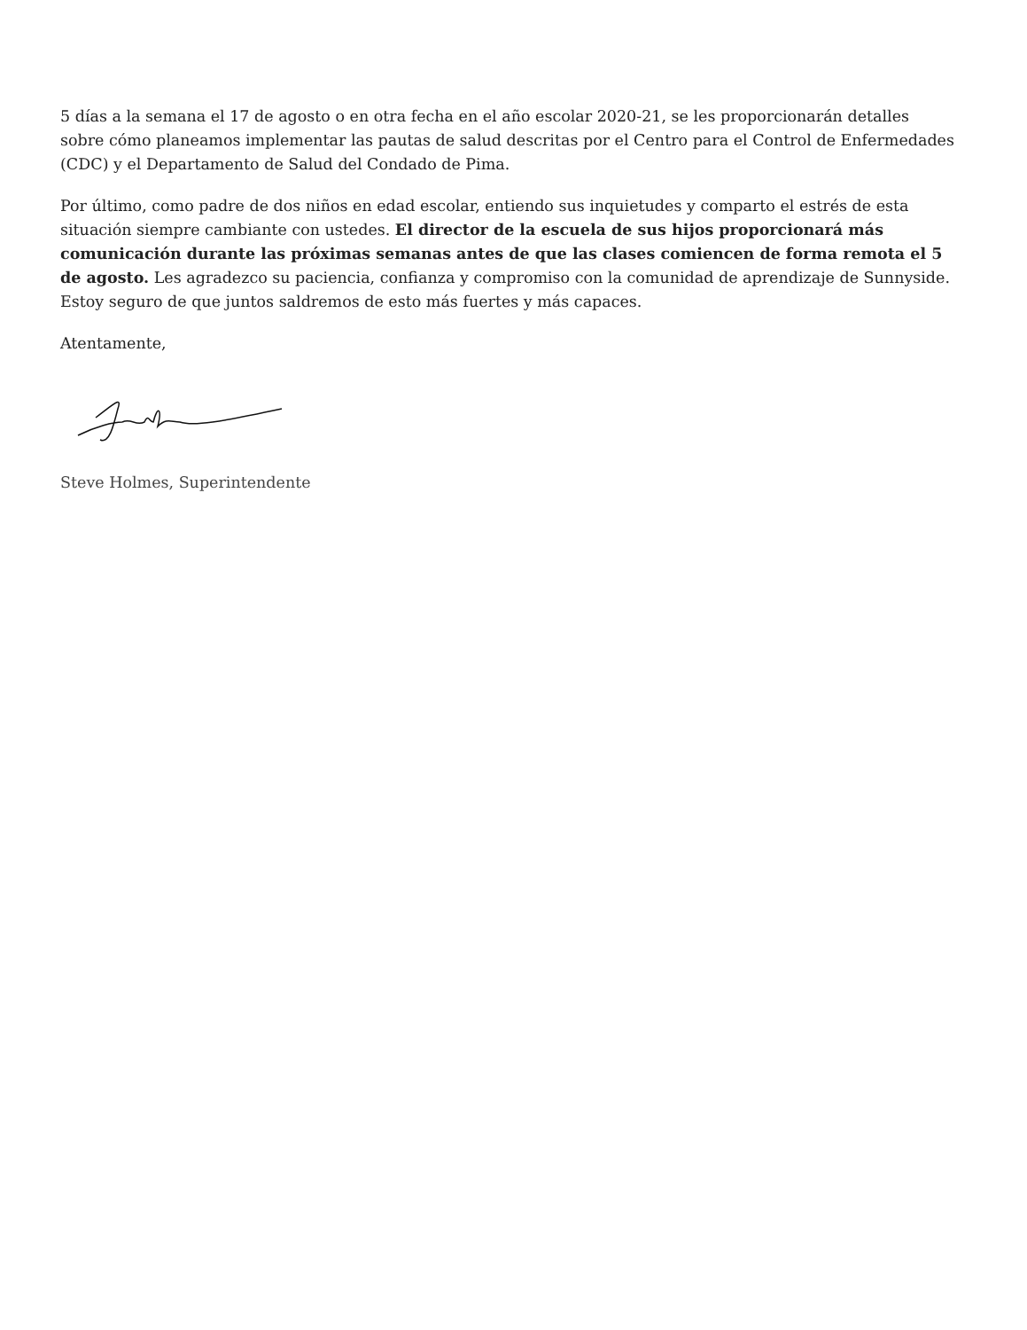5 días a la semana el 17 de agosto o en otra fecha en el año escolar 2020-21, se les proporcionarán detalles sobre cómo planeamos implementar las pautas de salud descritas por el Centro para el Control de Enfermedades (CDC) y el Departamento de Salud del Condado de Pima.
Por último, como padre de dos niños en edad escolar, entiendo sus inquietudes y comparto el estrés de esta situación siempre cambiante con ustedes. El director de la escuela de sus hijos proporcionará más comunicación durante las próximas semanas antes de que las clases comiencen de forma remota el 5 de agosto. Les agradezco su paciencia, confianza y compromiso con la comunidad de aprendizaje de Sunnyside. Estoy seguro de que juntos saldremos de esto más fuertes y más capaces.
Atentamente,
Steve Holmes, Superintendente